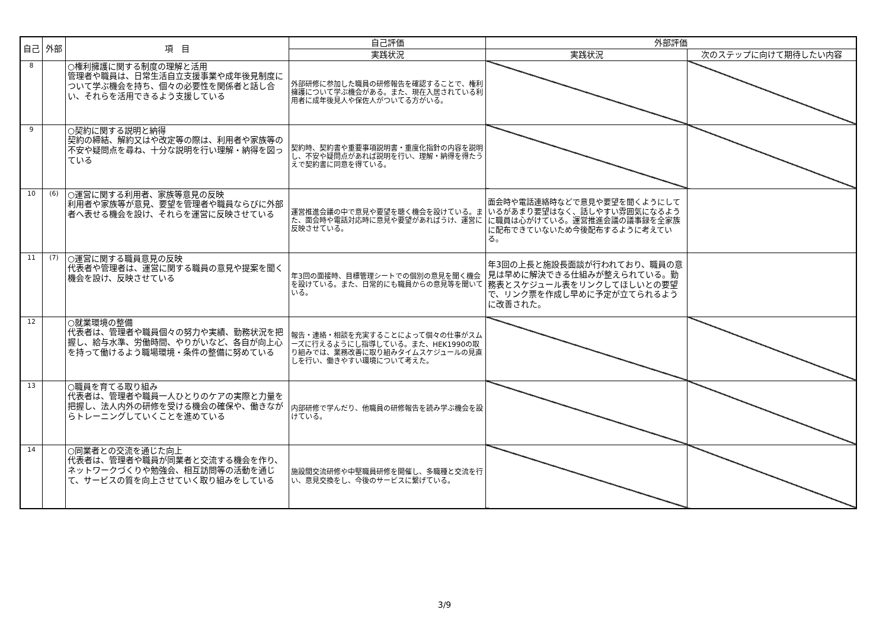| 自己 | 外部 | 項 目 | 自己評価 | 外部評価 | |
| --- | --- | --- | --- | --- | --- |
| | | | 実践状況 | 実践状況 | 次のステップに向けて期待したい内容 |
| 8 | | ○権利擁護に関する制度の理解と活用 管理者や職員は、日常生活自立支援事業や成年後見制度について学ぶ機会を持ち、個々の必要性を関係者と話し合い、それらを活用できるよう支援している | 外部研修に参加した職員の研修報告を確認することで、権利擁護について学ぶ機会がある。また、現在入居されている利用者に成年後見人や保佐人がついてる方がいる。 | | |
| 9 | | ○契約に関する説明と納得 契約の締結、解約又はや改定等の際は、利用者や家族等の不安や疑問点を尋ね、十分な説明を行い理解・納得を図っている | 契約時、契約書や重要事項説明書・重度化指針の内容を説明し、不安や疑問点があれば説明を行い、理解・納得を得たうえで契約書に同意を得ている。 | | |
| 10 | (6) | ○運営に関する利用者、家族等意見の反映 利用者や家族等が意見、要望を管理者や職員ならびに外部者へ表せる機会を設け、それらを運営に反映させている | 運営推進会議の中で意見や要望を聴く機会を設けている。また、面会時や電話対応時に意見や要望があればうけ、運営に反映させている。 | 面会時や電話連絡時などで意見や要望を聞くようにしているがあまり要望はなく、話しやすい雰囲気になるように職員は心がけている。運営推進会議の議事録を全家族に配布できていないため今後配布するように考えている。 | |
| 11 | (7) | ○運営に関する職員意見の反映 代表者や管理者は、運営に関する職員の意見や提案を聞く機会を設け、反映させている | 年3回の面接時、目標管理シートでの個別の意見を聞く機会を設けている。また、日常的にも職員からの意見等を聞いている。 | 年3回の上長と施設長面談が行われており、職員の意見は早めに解決できる仕組みが整えられている。勤務表とスケジュール表をリンクしてほしいとの要望で、リンク票を作成し早めに予定が立てられるように改善された。 | |
| 12 | | ○就業環境の整備 代表者は、管理者や職員個々の努力や実績、勤務状況を把握し、給与水準、労働時間、やりがいなど、各自が向上心を持って働けるよう職場環境・条件の整備に努めている | 報告・連絡・相談を充実することによって個々の仕事がスムーズに行えるようにし指導している。また、HEK1990の取り組みでは、業務改善に取り組みタイムスケジュールの見直しを行い、働きやすい環境について考えた。 | | |
| 13 | | ○職員を育てる取り組み 代表者は、管理者や職員一人ひとりのケアの実際と力量を把握し、法人内外の研修を受ける機会の確保や、働きながらトレーニングしていくことを進めている | 内部研修で学んだり、他職員の研修報告を読み学ぶ機会を設けている。 | | |
| 14 | | ○同業者との交流を通じた向上 代表者は、管理者や職員が同業者と交流する機会を作り、ネットワークづくりや勉強会、相互訪問等の活動を通じて、サービスの質を向上させていく取り組みをしている | 施設間交流研修や中堅職員研修を開催し、多職種と交流を行い、意見交換をし、今後のサービスに繋げている。 | | |
3/9